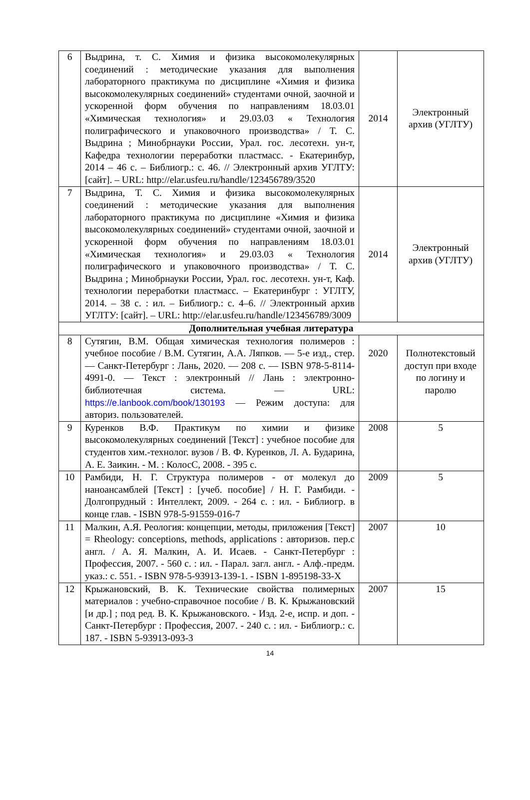| 6 | Выдрина, т. С. Химия и физика высокомолекулярных соединений : методические указания для выполнения лабораторного практикума по дисциплине «Химия и физика высокомолекулярных соединений» студентами очной, заочной и ускоренной форм обучения по направлениям 18.03.01 «Химическая технология» и 29.03.03 « Технология полиграфического и упаковочного производства» / Т. С. Выдрина ; Минобрнауки России, Урал. гос. лесотехн. ун-т, Кафедра технологии переработки пластмасс. - Екатеринбур, 2014 – 46 с. – Библиогр.: с. 46. // Электронный архив УГЛТУ: [сайт]. – URL: http://elar.usfeu.ru/handle/123456789/3520 | 2014 | Электронный архив (УГЛТУ) |
| 7 | Выдрина, Т. С. Химия и физика высокомолекулярных соединений : методические указания для выполнения лабораторного практикума по дисциплине «Химия и физика высокомолекулярных соединений» студентами очной, заочной и ускоренной форм обучения по направлениям 18.03.01 «Химическая технология» и 29.03.03 « Технология полиграфического и упаковочного производства» / Т. С. Выдрина ; Минобрнауки России, Урал. гос. лесотехн. ун-т, Каф. технологии переработки пластмасс. – Екатеринбург : УГЛТУ, 2014. – 38 с. : ил. – Библиогр.: с. 4–6. // Электронный архив УГЛТУ: [сайт]. – URL: http://elar.usfeu.ru/handle/123456789/3009 | 2014 | Электронный архив (УГЛТУ) |
| Дополнительная учебная литература | | | |
| 8 | Сутягин, В.М. Общая химическая технология полимеров : учебное пособие / В.М. Сутягин, А.А. Ляпков. — 5-е изд., стер. — Санкт-Петербург : Лань, 2020. — 208 с. — ISBN 978-5-8114-4991-0. — Текст : электронный // Лань : электронно-библиотечная система. — URL: https://e.lanbook.com/book/130193 — Режим доступа: для авториз. пользователей. | 2020 | Полнотекстовый доступ при входе по логину и паролю |
| 9 | Куренков В.Ф. Практикум по химии и физике высокомолекулярных соединений [Текст] : учебное пособие для студентов хим.-технолог. вузов / В. Ф. Куренков, Л. А. Бударина, А. Е. Заикин. - М. : КолосС, 2008. - 395 с. | 2008 | 5 |
| 10 | Рамбиди, Н. Г. Структура полимеров - от молекул до наноансамблей [Текст] : [учеб. пособие] / Н. Г. Рамбиди. - Долгопрудный : Интеллект, 2009. - 264 с. : ил. - Библиогр. в конце глав. - ISBN 978-5-91559-016-7 | 2009 | 5 |
| 11 | Малкин, А.Я. Реология: концепции, методы, приложения [Текст] = Rheology: conceptions, methods, applications : авторизов. пер.с англ. / А. Я. Малкин, А. И. Исаев. - Санкт-Петербург : Профессия, 2007. - 560 с. : ил. - Парал. загл. англ. - Алф.-предм. указ.: с. 551. - ISBN 978-5-93913-139-1. - ISBN 1-895198-33-X | 2007 | 10 |
| 12 | Крыжановский, В. К. Технические свойства полимерных материалов : учебно-справочное пособие / В. К. Крыжановский [и др.] ; под ред. В. К. Крыжановского. - Изд. 2-е, испр. и доп. - Санкт-Петербург : Профессия, 2007. - 240 с. : ил. - Библиогр.: с. 187. - ISBN 5-93913-093-3 | 2007 | 15 |
14